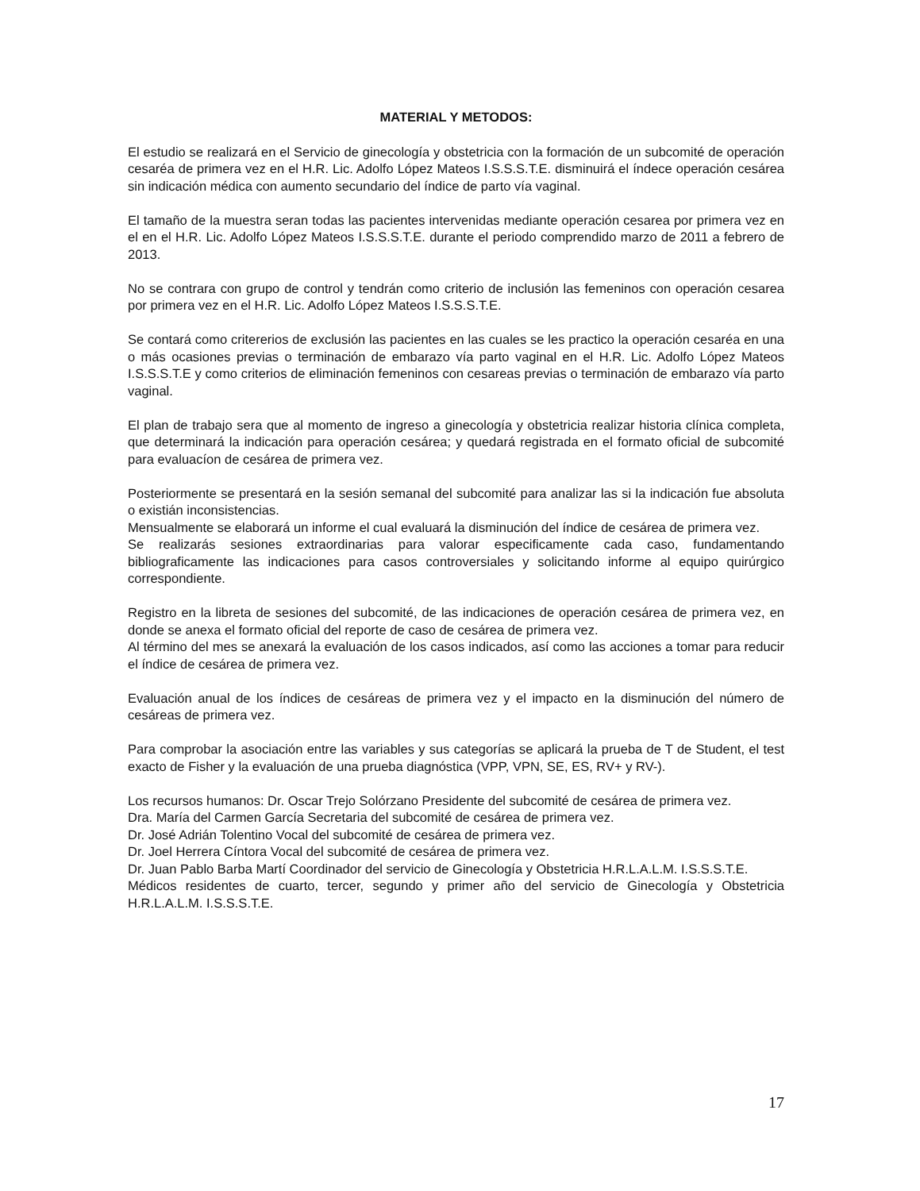MATERIAL Y METODOS:
El estudio se realizará en el Servicio de ginecología y obstetricia con la formación de un subcomité de operación cesaréa de primera vez en el H.R. Lic. Adolfo López Mateos I.S.S.S.T.E. disminuirá el índece operación cesárea sin indicación médica con aumento secundario del índice de parto vía vaginal.
El tamaño de la muestra seran todas las pacientes intervenidas mediante operación cesarea por primera vez en el en el H.R. Lic. Adolfo López Mateos I.S.S.S.T.E. durante el periodo comprendido marzo de 2011 a febrero de 2013.
No se contrara con grupo de control y tendrán como criterio de inclusión las femeninos con operación cesarea por primera vez en el H.R. Lic. Adolfo López Mateos I.S.S.S.T.E.
Se contará como critererios de exclusión las pacientes en las cuales se les practico la operación cesaréa en una o más ocasiones previas o terminación de embarazo vía parto vaginal en el H.R. Lic. Adolfo López Mateos I.S.S.S.T.E y como criterios de eliminación femeninos con cesareas previas o terminación de embarazo vía parto vaginal.
El plan de trabajo sera que al momento de ingreso a ginecología y obstetricia realizar historia clínica completa, que determinará la indicación para operación cesárea; y quedará registrada en el formato oficial de subcomité para evaluacíon de cesárea de primera vez.
Posteriormente se presentará en la sesión semanal del subcomité para analizar las si la indicación fue absoluta o existián inconsistencias.
Mensualmente se elaborará un informe el cual evaluará la disminución del índice de cesárea de primera vez.
Se realizarás sesiones extraordinarias para valorar especificamente cada caso, fundamentando bibliograficamente las indicaciones para casos controversiales y solicitando informe al equipo quirúrgico correspondiente.
Registro en la libreta de sesiones del subcomité, de las indicaciones de operación cesárea de primera vez, en donde se anexa el formato oficial del reporte de caso de cesárea de primera vez.
Al término del mes se anexará la evaluación de los casos indicados, así como las acciones a tomar para reducir el índice de cesárea de primera vez.
Evaluación anual de los índices de cesáreas de primera vez y el impacto en la disminución del número de cesáreas de primera vez.
Para comprobar la asociación entre las variables y sus categorías se aplicará la prueba de T de Student, el test exacto de Fisher y la evaluación de una prueba diagnóstica (VPP, VPN, SE, ES, RV+ y RV-).
Los recursos humanos: Dr. Oscar Trejo Solórzano Presidente del subcomité de cesárea de primera vez.
Dra. María del Carmen García Secretaria del subcomité de cesárea de primera vez.
Dr. José Adrián Tolentino Vocal del subcomité de cesárea de primera vez.
Dr. Joel Herrera Cíntora Vocal del subcomité de cesárea de primera vez.
Dr. Juan Pablo Barba Martí Coordinador del servicio de Ginecología y Obstetricia H.R.L.A.L.M. I.S.S.S.T.E.
Médicos residentes de cuarto, tercer, segundo y primer año del servicio de Ginecología y Obstetricia H.R.L.A.L.M. I.S.S.S.T.E.
17